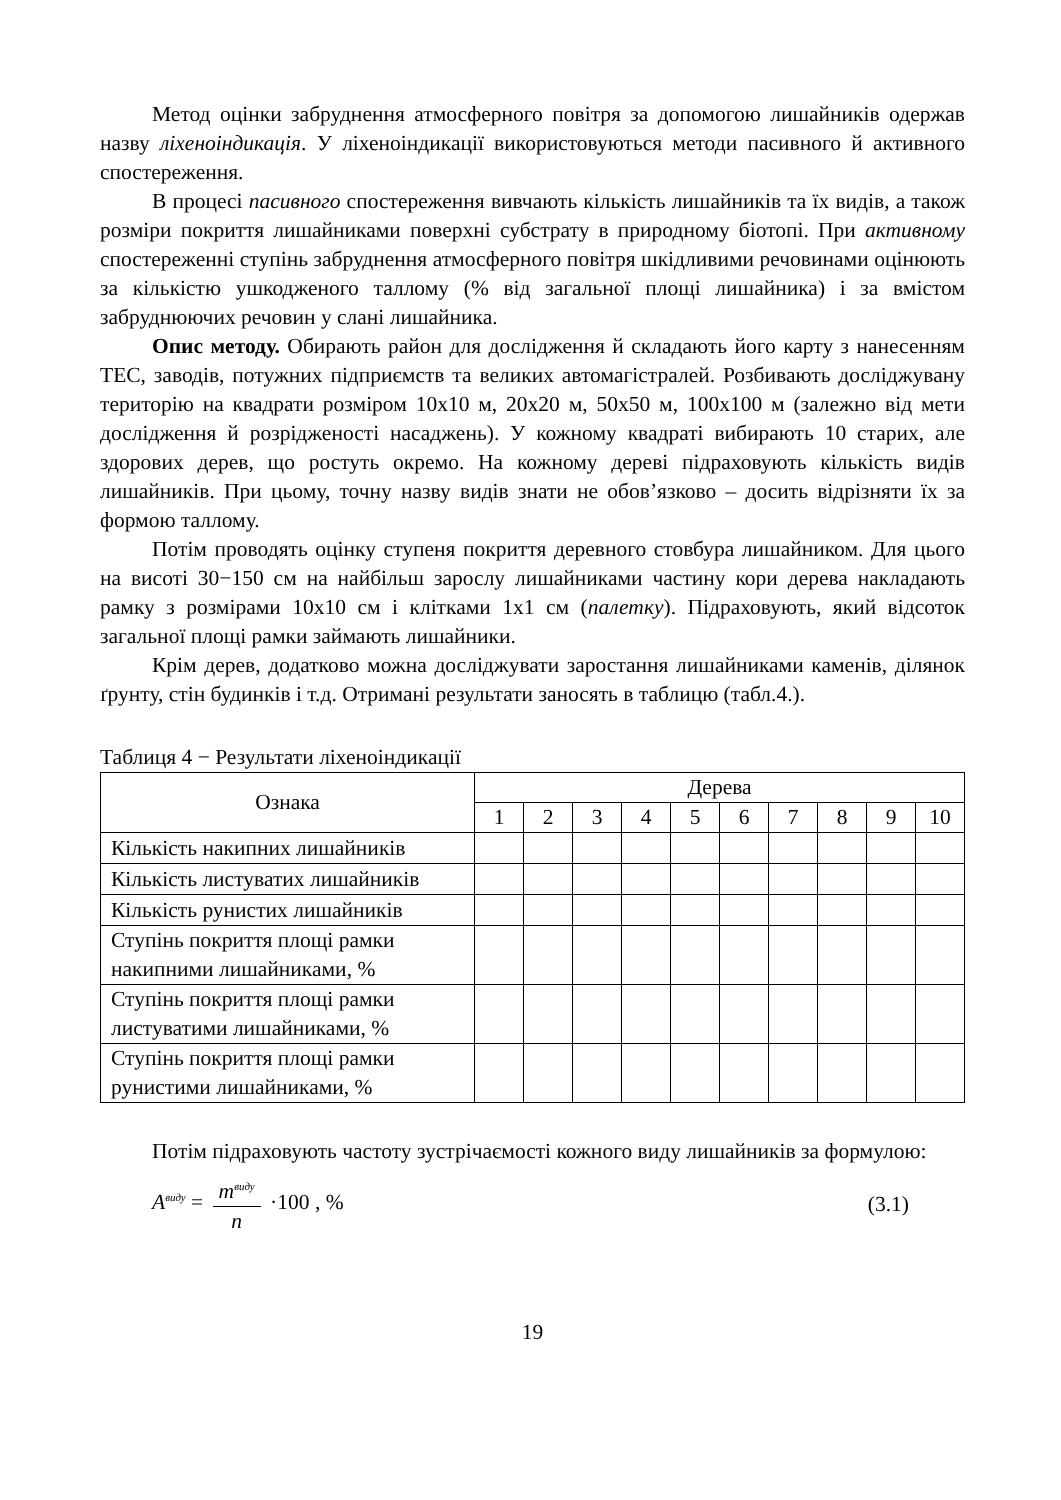Метод оцінки забруднення атмосферного повітря за допомогою лишайників одержав назву ліхеноіндикація. У ліхеноіндикації використовуються методи пасивного й активного спостереження.
В процесі пасивного спостереження вивчають кількість лишайників та їх видів, а також розміри покриття лишайниками поверхні субстрату в природному біотопі. При активному спостереженні ступінь забруднення атмосферного повітря шкідливими речовинами оцінюють за кількістю ушкодженого таллому (% від загальної площі лишайника) і за вмістом забруднюючих речовин у слані лишайника.
Опис методу. Обирають район для дослідження й складають його карту з нанесенням ТЕС, заводів, потужних підприємств та великих автомагістралей. Розбивають досліджувану територію на квадрати розміром 10х10 м, 20х20 м, 50х50 м, 100х100 м (залежно від мети дослідження й розрідженості насаджень). У кожному квадраті вибирають 10 старих, але здорових дерев, що ростуть окремо. На кожному дереві підраховують кількість видів лишайників. При цьому, точну назву видів знати не обов’язково – досить відрізняти їх за формою таллому.
Потім проводять оцінку ступеня покриття деревного стовбура лишайником. Для цього на висоті 30−150 см на найбільш зарослу лишайниками частину кори дерева накладають рамку з розмірами 10х10 см і клітками 1х1 см (палетку). Підраховують, який відсоток загальної площі рамки займають лишайники.
Крім дерев, додатково можна досліджувати заростання лишайниками каменів, ділянок ґрунту, стін будинків і т.д. Отримані результати заносять в таблицю (табл.4.).
Таблиця 4 − Результати ліхеноіндикації
| Ознака | Дерева | | | | | | | | | |
| --- | --- | --- | --- | --- | --- | --- | --- | --- | --- | --- |
| | 1 | 2 | 3 | 4 | 5 | 6 | 7 | 8 | 9 | 10 |
| Кількість накипних лишайників | | | | | | | | | | |
| Кількість листуватих лишайників | | | | | | | | | | |
| Кількість рунистих лишайників | | | | | | | | | | |
| Ступінь покриття площі рамки накипними лишайниками, % | | | | | | | | | | |
| Ступінь покриття площі рамки листуватими лишайниками, % | | | | | | | | | | |
| Ступінь покриття площі рамки рунистими лишайниками, % | | | | | | | | | | |
Потім підраховують частоту зустрічаємості кожного виду лишайників за формулою:
A<sup>виду</sup> = m<sup>виду</sup> n ·100 , % (3.1)
19